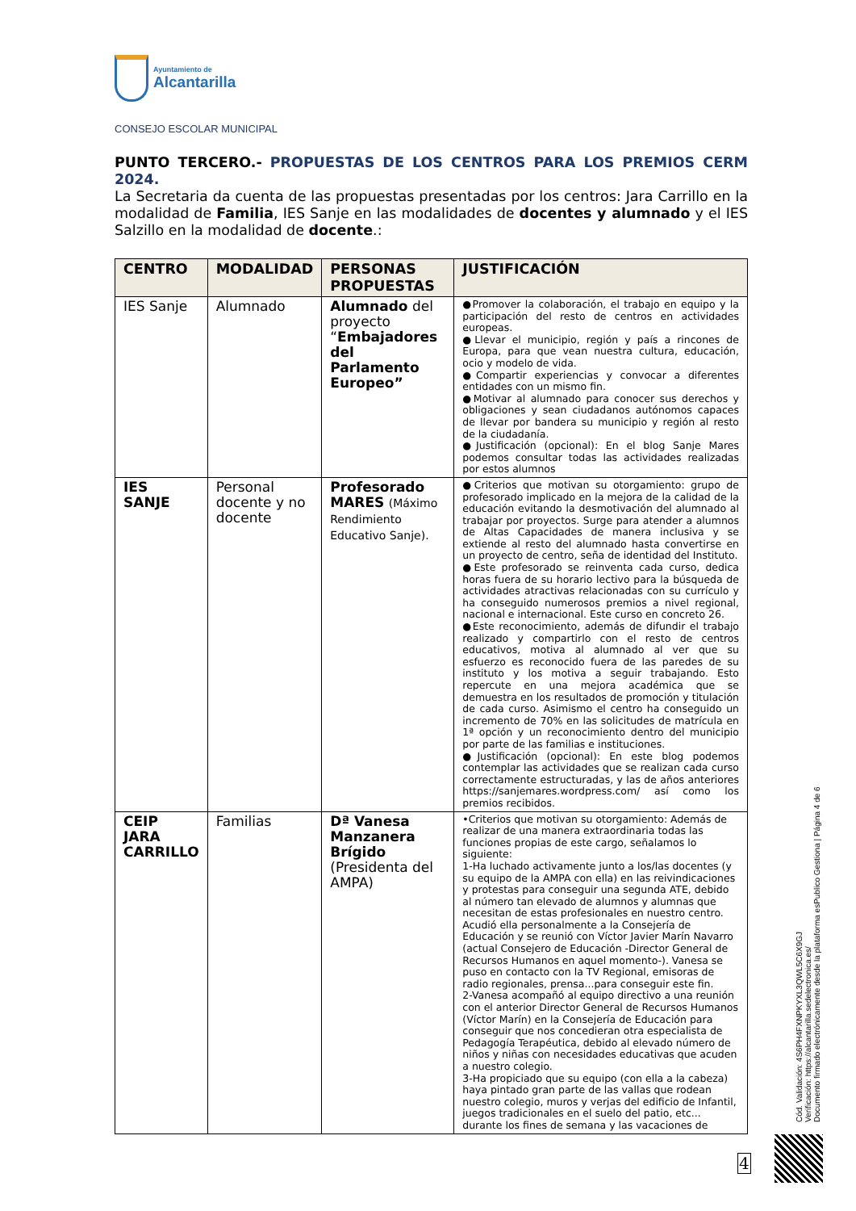Ayuntamiento de
Alcantarilla
CONSEJO ESCOLAR MUNICIPAL
PUNTO TERCERO.- PROPUESTAS DE LOS CENTROS PARA LOS PREMIOS CERM 2024.
La Secretaria da cuenta de las propuestas presentadas por los centros: Jara Carrillo en la modalidad de Familia, IES Sanje en las modalidades de docentes y alumnado y el IES Salzillo en la modalidad de docente.:
| CENTRO | MODALIDAD | PERSONAS PROPUESTAS | JUSTIFICACIÓN |
| --- | --- | --- | --- |
| IES Sanje | Alumnado | Alumnado del proyecto “ Embajadores del Parlamento Europeo” | ●Promover la colaboración, el trabajo en equipo y la participación del resto de centros en actividades europeas. ●Llevar el municipio, región y país a rincones de Europa, para que vean nuestra cultura, educación, ocio y modelo de vida. ●Compartir experiencias y convocar a diferentes entidades con un mismo fin. ●Motivar al alumnado para conocer sus derechos y obligaciones y sean ciudadanos autónomos capaces de llevar por bandera su municipio y región al resto de la ciudadanía. ●Justificación (opcional): En el blog Sanje Mares podemos consultar todas las actividades realizadas por estos alumnos |
| IES SANJE | Personal docente y no docente | Profesorado MARES (Máximo Rendimiento Educativo Sanje). | ●Criterios que motivan su otorgamiento: grupo de profesorado implicado en la mejora de la calidad de la educación evitando la desmotivación del alumnado al trabajar por proyectos. Surge para atender a alumnos de Altas Capacidades de manera inclusiva y se extiende al resto del alumnado hasta convertirse en un proyecto de centro, seña de identidad del Instituto. ●Este profesorado se reinventa cada curso, dedica horas fuera de su horario lectivo para la búsqueda de actividades atractivas relacionadas con su currículo y ha conseguido numerosos premios a nivel regional, nacional e internacional. Este curso en concreto 26. ●Este reconocimiento, además de difundir el trabajo realizado y compartirlo con el resto de centros educativos, motiva al alumnado al ver que su esfuerzo es reconocido fuera de las paredes de su instituto y los motiva a seguir trabajando. Esto repercute en una mejora académica que se demuestra en los resultados de promoción y titulación de cada curso. Asimismo el centro ha conseguido un incremento de 70% en las solicitudes de matrícula en 1ª opción y un reconocimiento dentro del municipio por parte de las familias e instituciones. ●Justificación (opcional): En este blog podemos contemplar las actividades que se realizan cada curso correctamente estructuradas, y las de años anteriores https://sanjemares.wordpress.com/ así como los premios recibidos. |
| CEIP JARA CARRILLO | Familias | Dª Vanesa Manzanera Brígido (Presidenta del AMPA) | •Criterios que motivan su otorgamiento: Además de realizar de una manera extraordinaria todas las funciones propias de este cargo, señalamos lo siguiente: 1-Ha luchado activamente junto a los/las docentes (y su equipo de la AMPA con ella) en las reivindicaciones y protestas para conseguir una segunda ATE, debido al número tan elevado de alumnos y alumnas que necesitan de estas profesionales en nuestro centro. Acudió ella personalmente a la Consejería de Educación y se reunió con Víctor Javier Marín Navarro (actual Consejero de Educación -Director General de Recursos Humanos en aquel momento-). Vanesa se puso en contacto con la TV Regional, emisoras de radio regionales, prensa...para conseguir este fin. 2-Vanesa acompañó al equipo directivo a una reunión con el anterior Director General de Recursos Humanos (Víctor Marín) en la Consejería de Educación para conseguir que nos concedieran otra especialista de Pedagogía Terapéutica, debido al elevado número de niños y niñas con necesidades educativas que acuden a nuestro colegio. 3-Ha propiciado que su equipo (con ella a la cabeza) haya pintado gran parte de las vallas que rodean nuestro colegio, muros y verjas del edificio de Infantil, juegos tradicionales en el suelo del patio, etc... durante los fines de semana y las vacaciones de |
Cód. Validación: 4S6PH4FXNPKYXL3QWL5C6X9GJ
Verificación: https://alcantarilla.sedelectronica.es/
Documento firmado electrónicamente desde la plataforma esPublico Gestiona | Página 4 de 6
4